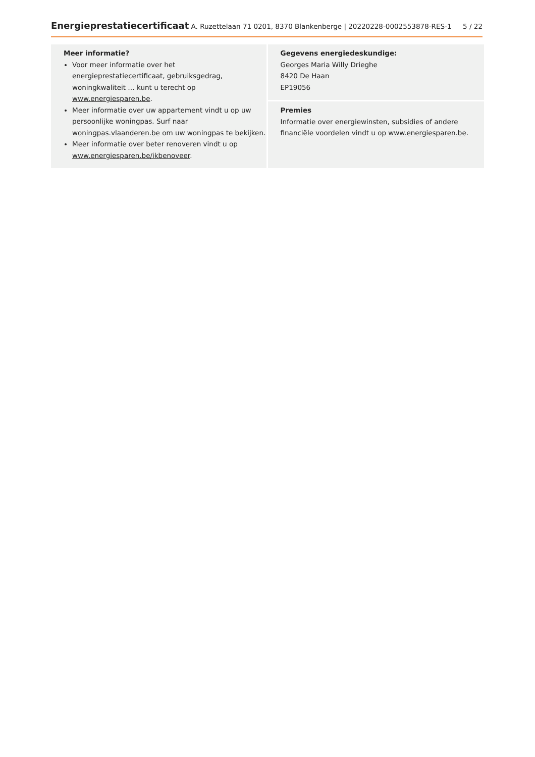Energieprestatiecertificaat A. Ruzettelaan 71 0201, 8370 Blankenberge | 20220228-0002553878-RES-1 5 / 22
Meer informatie?
Voor meer informatie over het energieprestatiecertificaat, gebruiksgedrag, woningkwaliteit … kunt u terecht op www.energiesparen.be.
Meer informatie over uw appartement vindt u op uw persoonlijke woningpas. Surf naar woningpas.vlaanderen.be om uw woningpas te bekijken.
Meer informatie over beter renoveren vindt u op www.energiesparen.be/ikbenoveer.
Gegevens energiedeskundige:
Georges Maria Willy Drieghe
8420 De Haan
EP19056
Premies
Informatie over energiewinsten, subsidies of andere financiële voordelen vindt u op www.energiesparen.be.